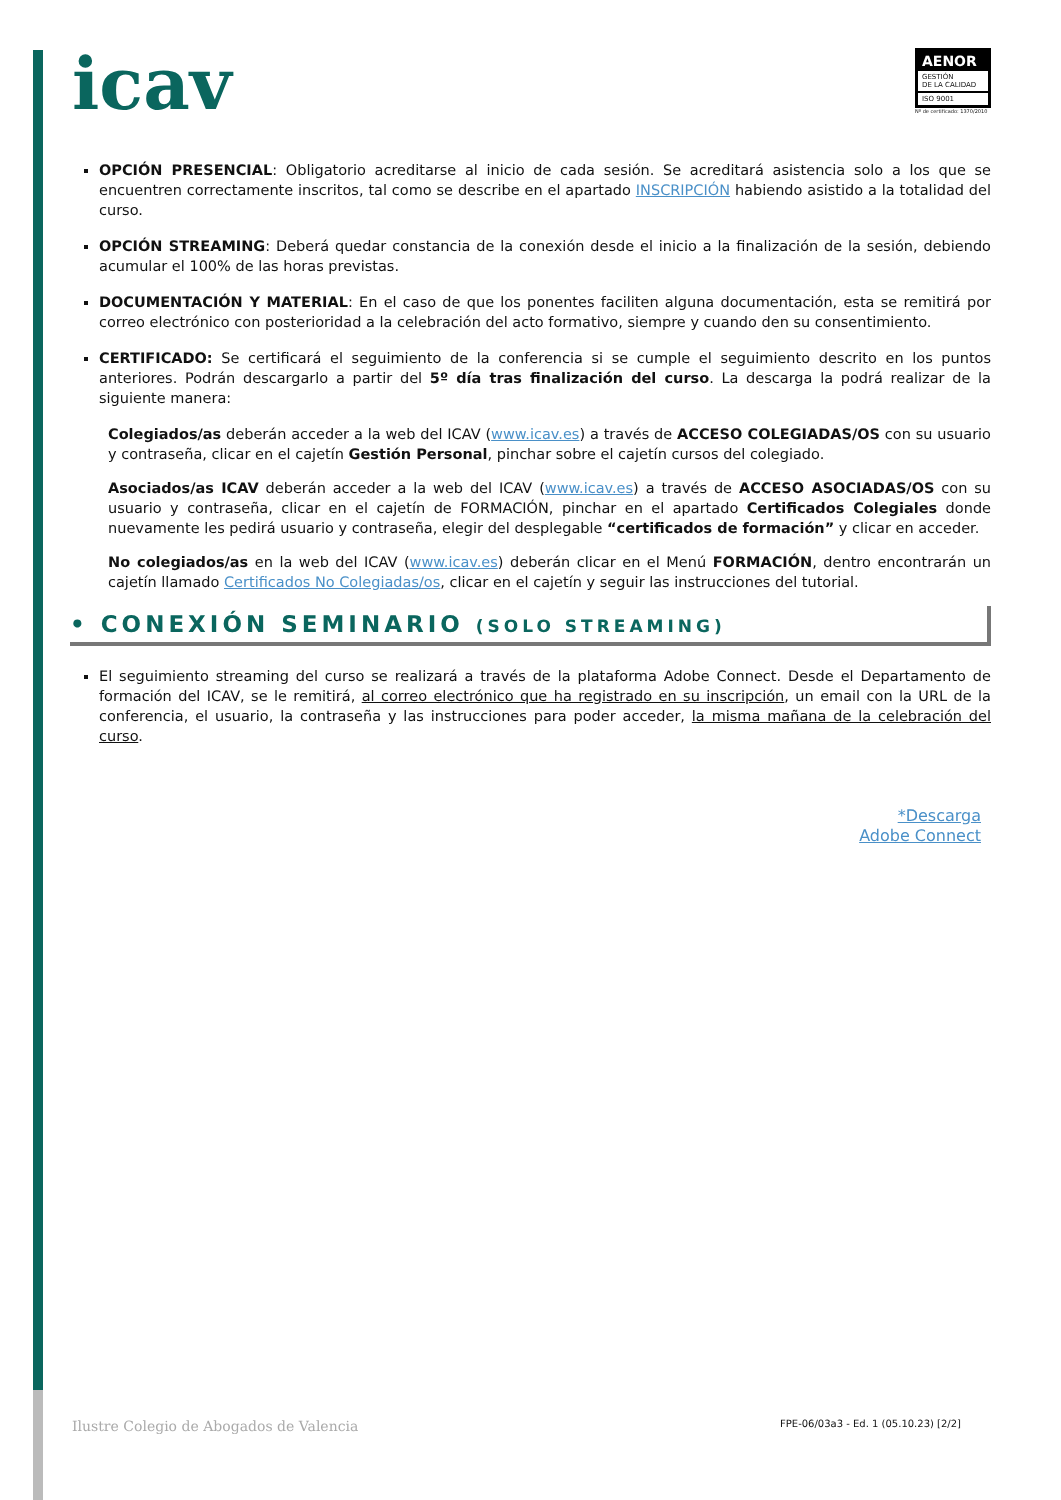icav
AENOR
GESTIÓN
DE LA CALIDAD
ISO 9001
Nº de certificado: 1370/2010
OPCIÓN PRESENCIAL: Obligatorio acreditarse al inicio de cada sesión. Se acreditará asistencia solo a los que se encuentren correctamente inscritos, tal como se describe en el apartado INSCRIPCIÓN habiendo asistido a la totalidad del curso.
OPCIÓN STREAMING: Deberá quedar constancia de la conexión desde el inicio a la finalización de la sesión, debiendo acumular el 100% de las horas previstas.
DOCUMENTACIÓN Y MATERIAL: En el caso de que los ponentes faciliten alguna documentación, esta se remitirá por correo electrónico con posterioridad a la celebración del acto formativo, siempre y cuando den su consentimiento.
CERTIFICADO: Se certificará el seguimiento de la conferencia si se cumple el seguimiento descrito en los puntos anteriores. Podrán descargarlo a partir del 5º día tras finalización del curso. La descarga la podrá realizar de la siguiente manera:
Colegiados/as deberán acceder a la web del ICAV (www.icav.es) a través de ACCESO COLEGIADAS/OS con su usuario y contraseña, clicar en el cajetín Gestión Personal, pinchar sobre el cajetín cursos del colegiado.
Asociados/as ICAV deberán acceder a la web del ICAV (www.icav.es) a través de ACCESO ASOCIADAS/OS con su usuario y contraseña, clicar en el cajetín de FORMACIÓN, pinchar en el apartado Certificados Colegiales donde nuevamente les pedirá usuario y contraseña, elegir del desplegable “certificados de formación” y clicar en acceder.
No colegiados/as en la web del ICAV (www.icav.es) deberán clicar en el Menú FORMACIÓN, dentro encontrarán un cajetín llamado Certificados No Colegiadas/os, clicar en el cajetín y seguir las instrucciones del tutorial.
• CONEXIÓN SEMINARIO (SOLO STREAMING)
El seguimiento streaming del curso se realizará a través de la plataforma Adobe Connect. Desde el Departamento de formación del ICAV, se le remitirá, al correo electrónico que ha registrado en su inscripción, un email con la URL de la conferencia, el usuario, la contraseña y las instrucciones para poder acceder, la misma mañana de la celebración del curso.
*Descarga
Adobe Connect
Ilustre Colegio de Abogados de Valencia FPE-06/03a3 - Ed. 1 (05.10.23) [2/2]